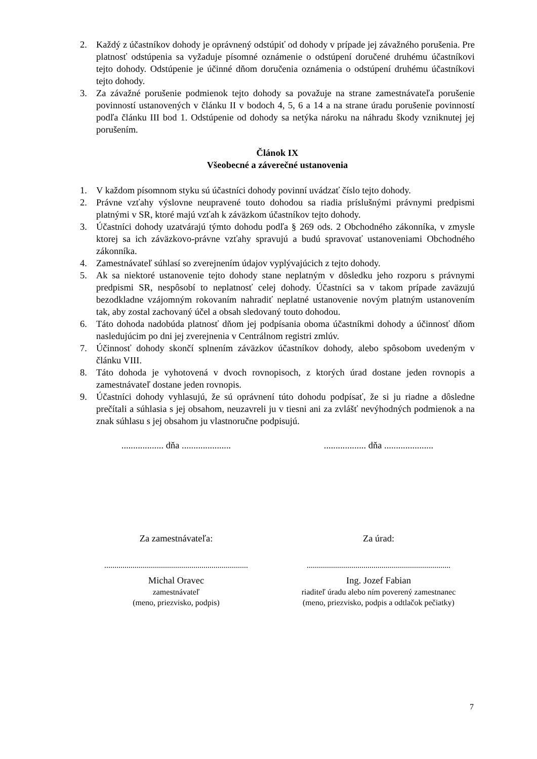2. Každý z účastníkov dohody je oprávnený odstúpiť od dohody v prípade jej závažného porušenia. Pre platnosť odstúpenia sa vyžaduje písomné oznámenie o odstúpení doručené druhému účastníkovi tejto dohody. Odstúpenie je účinné dňom doručenia oznámenia o odstúpení druhému účastníkovi tejto dohody.
3. Za závažné porušenie podmienok tejto dohody sa považuje na strane zamestnávateľa porušenie povinností ustanovených v článku II v bodoch 4, 5, 6 a 14 a na strane úradu porušenie povinností podľa článku III bod 1. Odstúpenie od dohody sa netýka nároku na náhradu škody vzniknutej jej porušením.
Článok IX
Všeobecné a záverečné ustanovenia
1. V každom písomnom styku sú účastníci dohody povinní uvádzať číslo tejto dohody.
2. Právne vzťahy výslovne neupravené touto dohodou sa riadia príslušnými právnymi predpismi platnými v SR, ktoré majú vzťah k záväzkom účastníkov tejto dohody.
3. Účastníci dohody uzatvárajú týmto dohodu podľa § 269 ods. 2 Obchodného zákonníka, v zmysle ktorej sa ich záväzkovo-právne vzťahy spravujú a budú spravovať ustanoveniami Obchodného zákonníka.
4. Zamestnávateľ súhlasí so zverejnením údajov vyplývajúcich z tejto dohody.
5. Ak sa niektoré ustanovenie tejto dohody stane neplatným v dôsledku jeho rozporu s právnymi predpismi SR, nespôsobí to neplatnosť celej dohody. Účastníci sa v takom prípade zaväzujú bezodkladne vzájomným rokovaním nahradiť neplatné ustanovenie novým platným ustanovením tak, aby zostal zachovaný účel a obsah sledovaný touto dohodou.
6. Táto dohoda nadobúda platnosť dňom jej podpísania oboma účastníkmi dohody a účinnosť dňom nasledujúcim po dni jej zverejnenia v Centrálnom registri zmlúv.
7. Účinnosť dohody skončí splnením záväzkov účastníkov dohody, alebo spôsobom uvedeným v článku VIII.
8. Táto dohoda je vyhotovená v dvoch rovnopisoch, z ktorých úrad dostane jeden rovnopis a zamestnávateľ dostane jeden rovnopis.
9. Účastníci dohody vyhlasujú, že sú oprávnení túto dohodu podpísať, že si ju riadne a dôsledne prečítali a súhlasia s jej obsahom, neuzavreli ju v tiesni ani za zvlášť nevýhodných podmienok a na znak súhlasu s jej obsahom ju vlastnoručne podpisujú.
.................. dňa .....................
.................. dňa .....................
Za zamestnávateľa: Za úrad:
.......................................................................
.......................................................................
Michal Oravec
zamestnávateľ
(meno, priezvisko, podpis)
Ing. Jozef Fabian
riaditeľ úradu alebo ním poverený zamestnanec
(meno, priezvisko, podpis a odtlačok pečiatky)
7